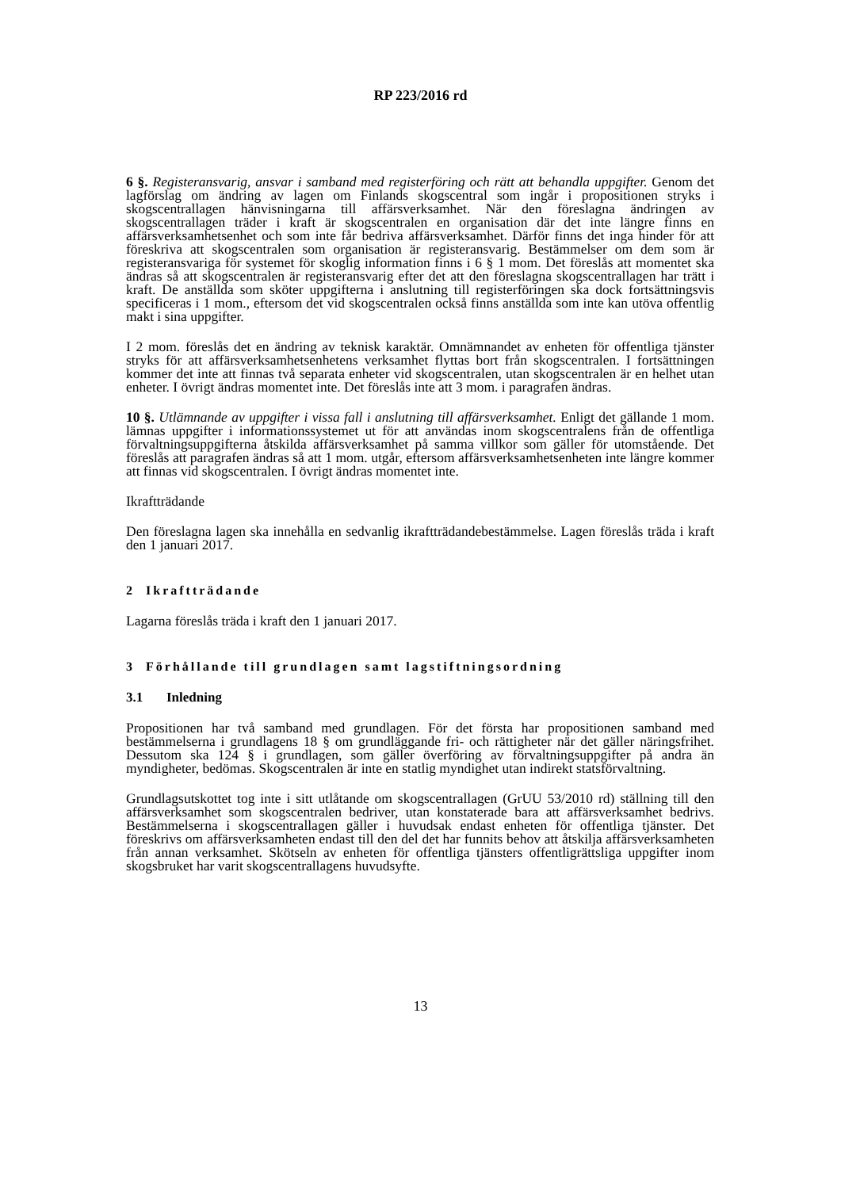RP 223/2016 rd
6 §. Registeransvarig, ansvar i samband med registerföring och rätt att behandla uppgifter. Genom det lagförslag om ändring av lagen om Finlands skogscentral som ingår i propositionen stryks i skogscentrallagen hänvisningarna till affärsverksamhet. När den föreslagna ändringen av skogscentrallagen träder i kraft är skogscentralen en organisation där det inte längre finns en affärsverksamhetsenhet och som inte får bedriva affärsverksamhet. Därför finns det inga hinder för att föreskriva att skogscentralen som organisation är registeransvarig. Bestämmelser om dem som är registeransvariga för systemet för skoglig information finns i 6 § 1 mom. Det föreslås att momentet ska ändras så att skogscentralen är registeransvarig efter det att den föreslagna skogscentrallagen har trätt i kraft. De anställda som sköter uppgifterna i anslutning till registerföringen ska dock fortsättningsvis specificeras i 1 mom., eftersom det vid skogscentralen också finns anställda som inte kan utöva offentlig makt i sina uppgifter.
I 2 mom. föreslås det en ändring av teknisk karaktär. Omnämnandet av enheten för offentliga tjänster stryks för att affärsverksamhetsenhetens verksamhet flyttas bort från skogscentralen. I fortsättningen kommer det inte att finnas två separata enheter vid skogscentralen, utan skogscentralen är en helhet utan enheter. I övrigt ändras momentet inte. Det föreslås inte att 3 mom. i paragrafen ändras.
10 §. Utlämnande av uppgifter i vissa fall i anslutning till affärsverksamhet. Enligt det gällande 1 mom. lämnas uppgifter i informationssystemet ut för att användas inom skogscentralens från de offentliga förvaltningsuppgifterna åtskilda affärsverksamhet på samma villkor som gäller för utomstående. Det föreslås att paragrafen ändras så att 1 mom. utgår, eftersom affärsverksamhetsenheten inte längre kommer att finnas vid skogscentralen. I övrigt ändras momentet inte.
Ikraftträdande
Den föreslagna lagen ska innehålla en sedvanlig ikraftträdandebestämmelse. Lagen föreslås träda i kraft den 1 januari 2017.
2 Ikraftträdande
Lagarna föreslås träda i kraft den 1 januari 2017.
3 Förhållande till grundlagen samt lagstiftningsordning
3.1 Inledning
Propositionen har två samband med grundlagen. För det första har propositionen samband med bestämmelserna i grundlagens 18 § om grundläggande fri- och rättigheter när det gäller näringsfrihet. Dessutom ska 124 § i grundlagen, som gäller överföring av förvaltningsuppgifter på andra än myndigheter, bedömas. Skogscentralen är inte en statlig myndighet utan indirekt statsförvaltning.
Grundlagsutskottet tog inte i sitt utlåtande om skogscentrallagen (GrUU 53/2010 rd) ställning till den affärsverksamhet som skogscentralen bedriver, utan konstaterade bara att affärsverksamhet bedrivs. Bestämmelserna i skogscentrallagen gäller i huvudsak endast enheten för offentliga tjänster. Det föreskrivs om affärsverksamheten endast till den del det har funnits behov att åtskilja affärsverksamheten från annan verksamhet. Skötseln av enheten för offentliga tjänsters offentligrättsliga uppgifter inom skogsbruket har varit skogscentrallagens huvudsyfte.
13